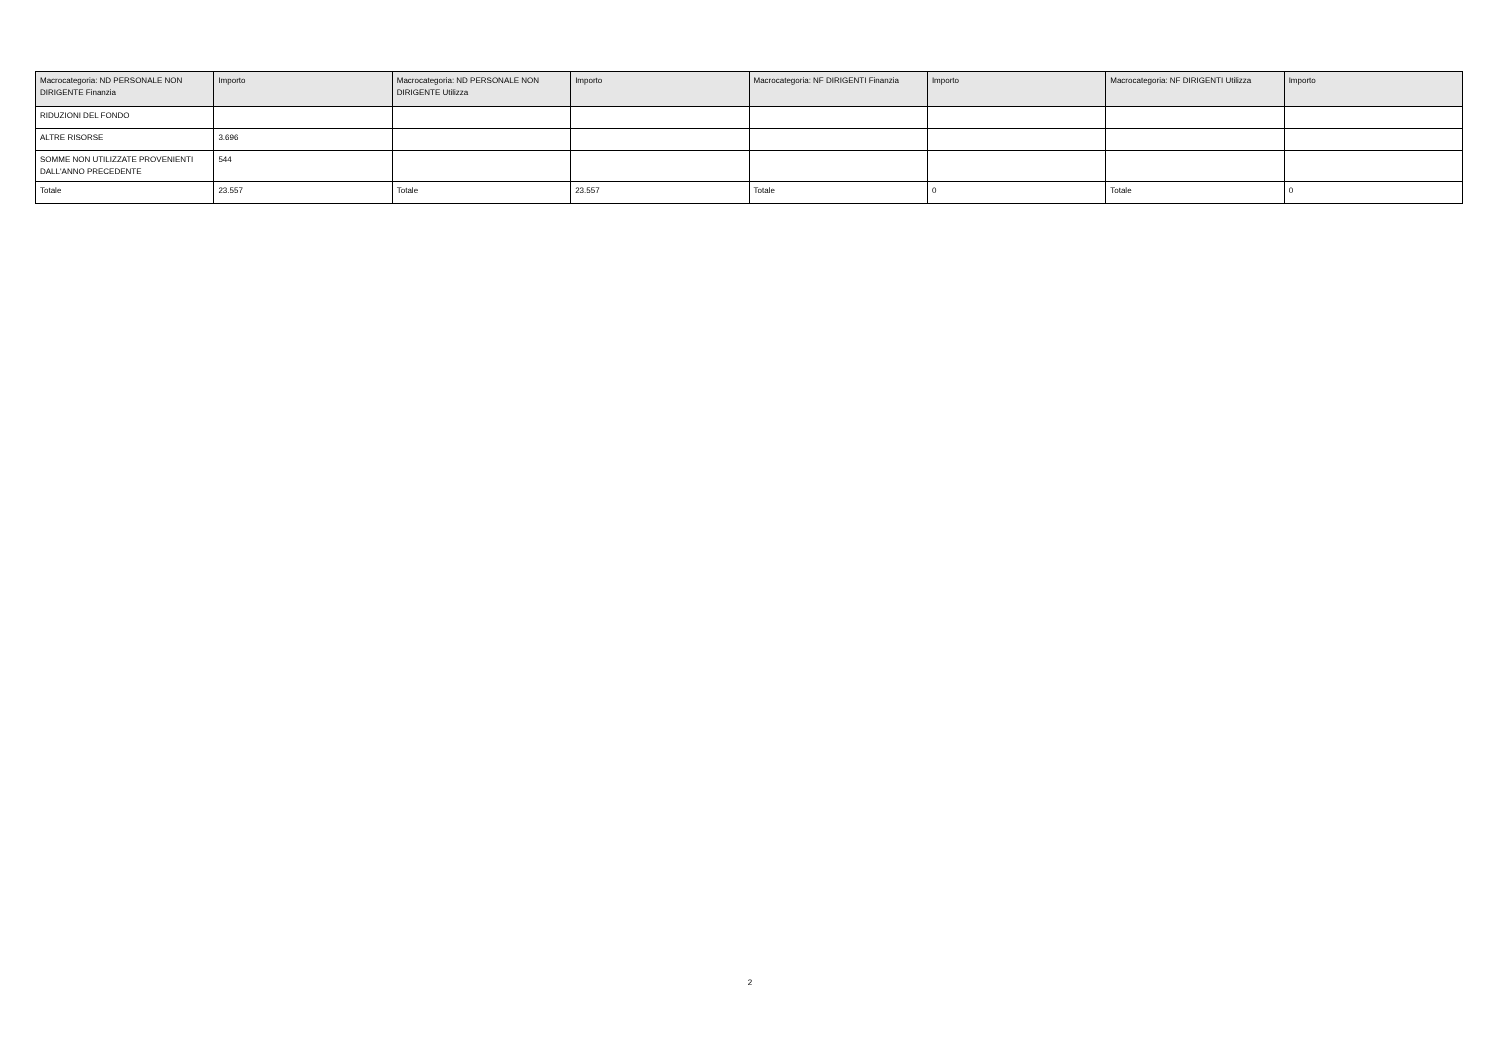| Macrocategoria: ND PERSONALE NON DIRIGENTE Finanzia | Importo | Macrocategoria: ND PERSONALE NON DIRIGENTE Utilizza | Importo | Macrocategoria: NF DIRIGENTI Finanzia | Importo | Macrocategoria: NF DIRIGENTI Utilizza | Importo |
| --- | --- | --- | --- | --- | --- | --- | --- |
| RIDUZIONI DEL FONDO | | | | | | | |
| ALTRE RISORSE | 3.696 | | | | | | |
| SOMME NON UTILIZZATE PROVENIENTI DALL'ANNO PRECEDENTE | 544 | | | | | | |
| Totale | 23.557 | Totale | 23.557 | Totale | 0 | Totale | 0 |
2